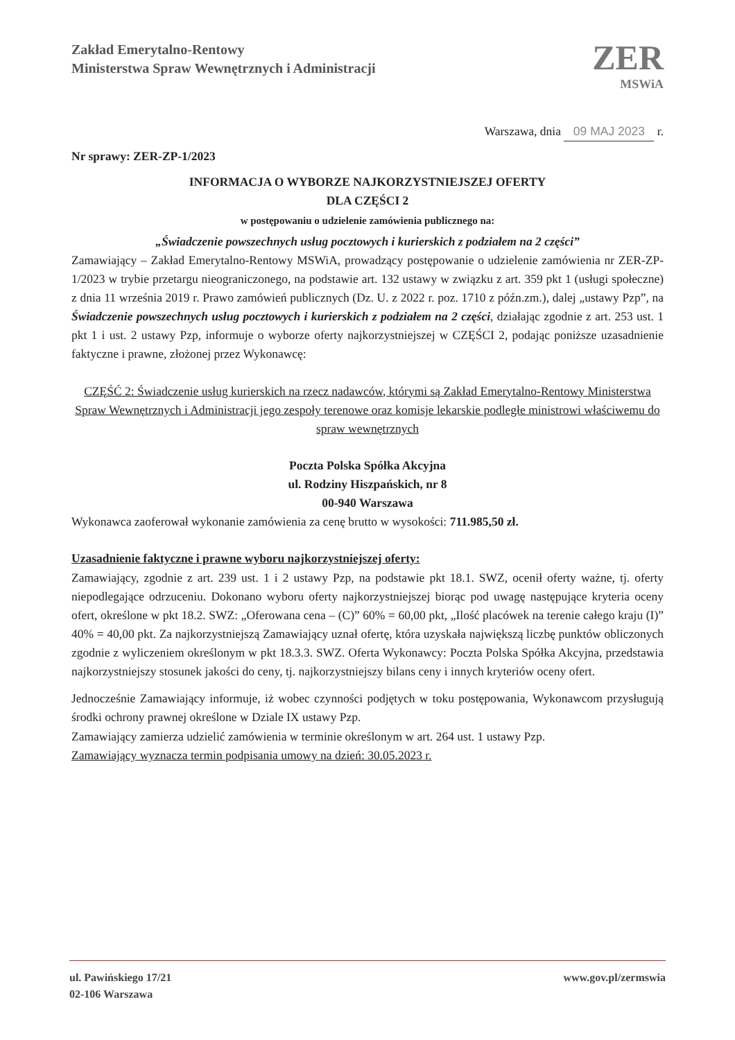Zakład Emerytalno-Rentowy
Ministerstwa Spraw Wewnętrznych i Administracji
ZER
MSWiA
Warszawa, dnia 09 MAJ 2023 r.
Nr sprawy: ZER-ZP-1/2023
INFORMACJA O WYBORZE NAJKORZYSTNIEJSZEJ OFERTY
DLA CZĘŚCI 2
w postępowaniu o udzielenie zamówienia publicznego na:
„Świadczenie powszechnych usług pocztowych i kurierskich z podziałem na 2 części”
Zamawiający – Zakład Emerytalno-Rentowy MSWiA, prowadzący postępowanie o udzielenie zamówienia nr ZER-ZP-1/2023 w trybie przetargu nieograniczonego, na podstawie art. 132 ustawy w związku z art. 359 pkt 1 (usługi społeczne) z dnia 11 września 2019 r. Prawo zamówień publicznych (Dz. U. z 2022 r. poz. 1710 z późn.zm.), dalej „ustawy Pzp”, na Świadczenie powszechnych usług pocztowych i kurierskich z podziałem na 2 części, działając zgodnie z art. 253 ust. 1 pkt 1 i ust. 2 ustawy Pzp, informuje o wyborze oferty najkorzystniejszej w CZĘŚCI 2, podając poniższe uzasadnienie faktyczne i prawne, złożonej przez Wykonawcę:
CZĘŚĆ 2: Świadczenie usług kurierskich na rzecz nadawców, którymi są Zakład Emerytalno-Rentowy Ministerstwa Spraw Wewnętrznych i Administracji jego zespoły terenowe oraz komisje lekarskie podległe ministrowi właściwemu do spraw wewnętrznych
Poczta Polska Spółka Akcyjna
ul. Rodziny Hiszpańskich, nr 8
00-940 Warszawa
Wykonawca zaoferował wykonanie zamówienia za cenę brutto w wysokości: 711.985,50 zł.
Uzasadnienie faktyczne i prawne wyboru najkorzystniejszej oferty:
Zamawiający, zgodnie z art. 239 ust. 1 i 2 ustawy Pzp, na podstawie pkt 18.1. SWZ, ocenił oferty ważne, tj. oferty niepodlegające odrzuceniu. Dokonano wyboru oferty najkorzystniejszej biorąc pod uwagę następujące kryteria oceny ofert, określone w pkt 18.2. SWZ: „Oferowana cena – (C)” 60% = 60,00 pkt, „Ilość placówek na terenie całego kraju (I)” 40% = 40,00 pkt. Za najkorzystniejszą Zamawiający uznał ofertę, która uzyskała największą liczbę punktów obliczonych zgodnie z wyliczeniem określonym w pkt 18.3.3. SWZ. Oferta Wykonawcy: Poczta Polska Spółka Akcyjna, przedstawia najkorzystniejszy stosunek jakości do ceny, tj. najkorzystniejszy bilans ceny i innych kryteriów oceny ofert.
Jednocześnie Zamawiający informuje, iż wobec czynności podjętych w toku postępowania, Wykonawcom przysługują środki ochrony prawnej określone w Dziale IX ustawy Pzp.
Zamawiający zamierza udzielić zamówienia w terminie określonym w art. 264 ust. 1 ustawy Pzp.
Zamawiający wyznacza termin podpisania umowy na dzień: 30.05.2023 r.
ul. Pawińskiego 17/21
02-106 Warszawa
www.gov.pl/zermswia